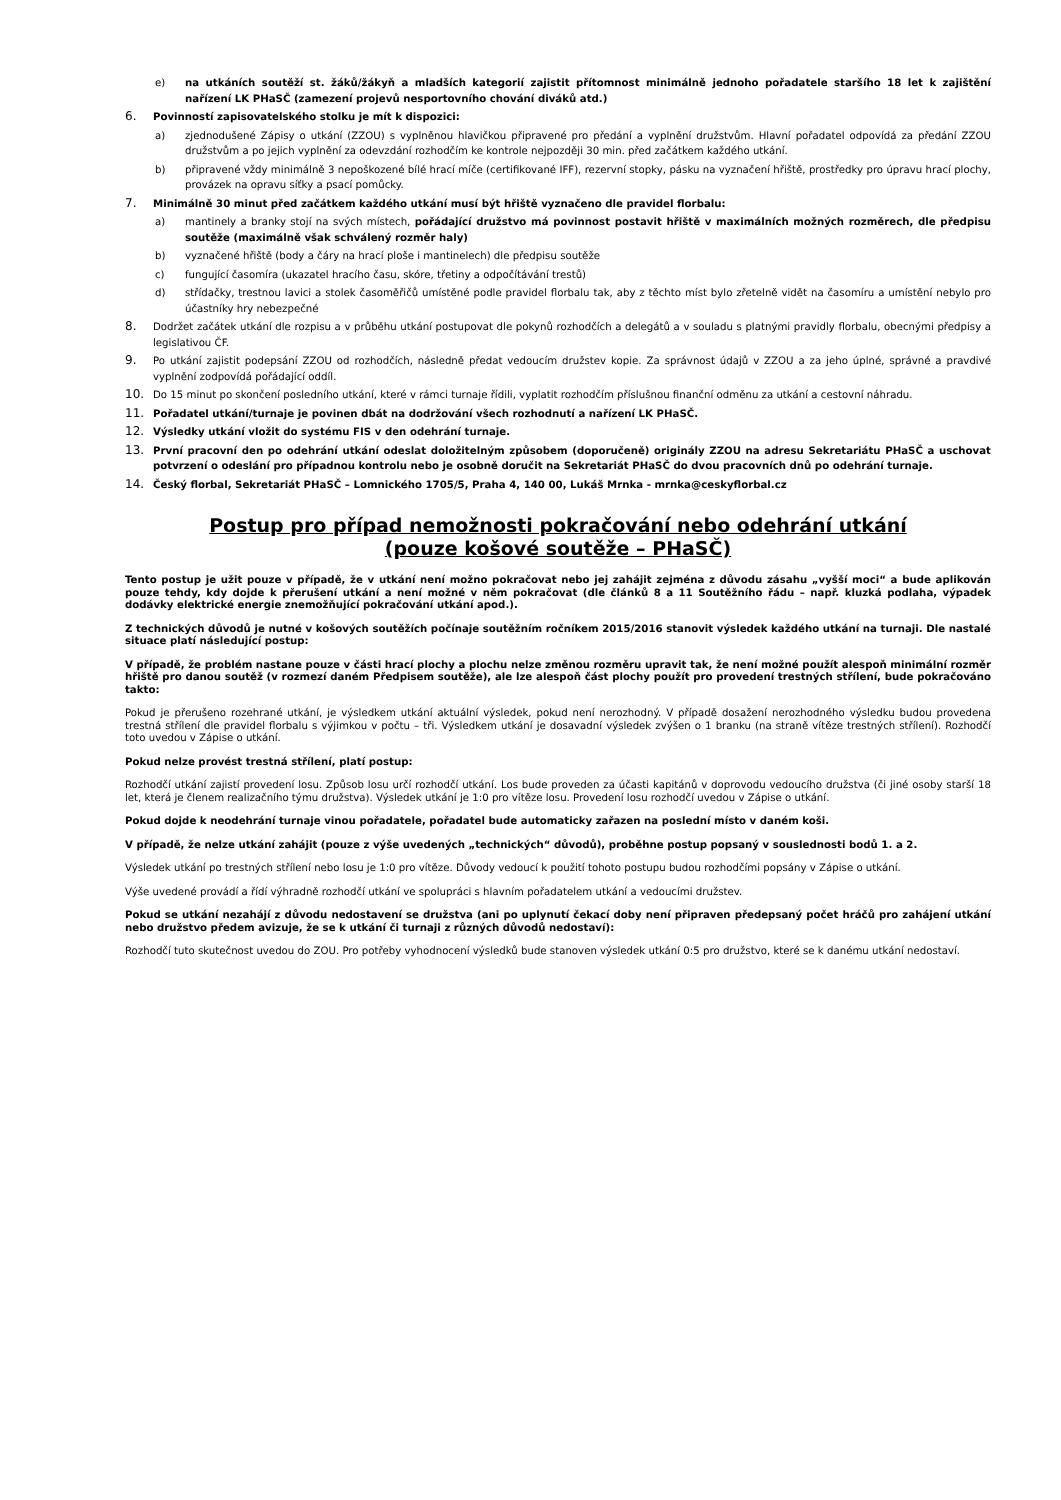e) na utkáních soutěží st. žáků/žákyň a mladších kategorií zajistit přítomnost minimálně jednoho pořadatele staršího 18 let k zajištění nařízení LK PHaSČ (zamezení projevů nesportovního chování diváků atd.)
6.
Povinností zapisovatelského stolku je mít k dispozici:
a) zjednodušené Zápisy o utkání (ZZOU) s vyplněnou hlavičkou připravené pro předání a vyplnění družstvům. Hlavní pořadatel odpovídá za předání ZZOU družstvům a po jejich vyplnění za odevzdání rozhodčím ke kontrole nejpozději 30 min. před začátkem každého utkání.
b) připravené vždy minimálně 3 nepoškozené bílé hrací míče (certifikované IFF), rezervní stopky, pásku na vyznačení hřiště, prostředky pro úpravu hrací plochy, provázek na opravu síťky a psací pomůcky.
7.
Minimálně 30 minut před začátkem každého utkání musí být hřiště vyznačeno dle pravidel florbalu:
a) mantinely a branky stojí na svých místech, pořádající družstvo má povinnost postavit hřiště v maximálních možných rozměrech, dle předpisu soutěže (maximálně však schválený rozměr haly)
b) vyznačené hřiště (body a čáry na hrací ploše i mantinelech) dle předpisu soutěže
c) fungující časomíra (ukazatel hracího času, skóre, třetiny a odpočítávání trestů)
d) střídačky, trestnou lavici a stolek časoměřičů umístěné podle pravidel florbalu tak, aby z těchto míst bylo zřetelně vidět na časomíru a umístění nebylo pro účastníky hry nebezpečné
8.
Dodržet začátek utkání dle rozpisu a v průběhu utkání postupovat dle pokynů rozhodčích a delegátů a v souladu s platnými pravidly florbalu, obecnými předpisy a legislativou ČF.
9.
Po utkání zajistit podepsání ZZOU od rozhodčích, následně předat vedoucím družstev kopie. Za správnost údajů v ZZOU a za jeho úplné, správné a pravdivé vyplnění zodpovídá pořádající oddíl.
10.
Do 15 minut po skončení posledního utkání, které v rámci turnaje řídili, vyplatit rozhodčím příslušnou finanční odměnu za utkání a cestovní náhradu.
11.
Pořadatel utkání/turnaje je povinen dbát na dodržování všech rozhodnutí a nařízení LK PHaSČ.
12.
Výsledky utkání vložit do systému FIS v den odehrání turnaje.
13.
První pracovní den po odehrání utkání odeslat doložitelným způsobem (doporučeně) originály ZZOU na adresu Sekretariátu PHaSČ a uschovat potvrzení o odeslání pro případnou kontrolu nebo je osobně doručit na Sekretariát PHaSČ do dvou pracovních dnů po odehrání turnaje.
14.
Český florbal, Sekretariát PHaSČ – Lomnického 1705/5, Praha 4, 140 00, Lukáš Mrnka - mrnka@ceskyflorbal.cz
Postup pro případ nemožnosti pokračování nebo odehrání utkání
(pouze košové soutěže – PHaSČ)
Tento postup je užit pouze v případě, že v utkání není možno pokračovat nebo jej zahájit zejména z důvodu zásahu „vyšší moci“ a bude aplikován pouze tehdy, kdy dojde k přerušení utkání a není možné v něm pokračovat (dle článků 8 a 11 Soutěžního řádu – např. kluzká podlaha, výpadek dodávky elektrické energie znemožňující pokračování utkání apod.).
Z technických důvodů je nutné v košových soutěžích počínaje soutěžním ročníkem 2015/2016 stanovit výsledek každého utkání na turnaji. Dle nastalé situace platí následující postup:
V případě, že problém nastane pouze v části hrací plochy a plochu nelze změnou rozměru upravit tak, že není možné použít alespoň minimální rozměr hřiště pro danou soutěž (v rozmezí daném Předpisem soutěže), ale lze alespoň část plochy použít pro provedení trestných střílení, bude pokračováno takto:
Pokud je přerušeno rozehrané utkání, je výsledkem utkání aktuální výsledek, pokud není nerozhodný. V případě dosažení nerozhodného výsledku budou provedena trestná střílení dle pravidel florbalu s výjimkou v počtu – tři. Výsledkem utkání je dosavadní výsledek zvýšen o 1 branku (na straně vítěze trestných střílení). Rozhodčí toto uvedou v Zápise o utkání.
Pokud nelze provést trestná střílení, platí postup:
Rozhodčí utkání zajistí provedení losu. Způsob losu určí rozhodčí utkání. Los bude proveden za účasti kapitánů v doprovodu vedoucího družstva (či jiné osoby starší 18 let, která je členem realizačního týmu družstva). Výsledek utkání je 1:0 pro vítěze losu. Provedení losu rozhodčí uvedou v Zápise o utkání.
Pokud dojde k neodehrání turnaje vinou pořadatele, pořadatel bude automaticky zařazen na poslední místo v daném koši.
V případě, že nelze utkání zahájit (pouze z výše uvedených „technických“ důvodů), proběhne postup popsaný v souslednosti bodů 1. a 2.
Výsledek utkání po trestných střílení nebo losu je 1:0 pro vítěze. Důvody vedoucí k použití tohoto postupu budou rozhodčími popsány v Zápise o utkání.
Výše uvedené provádí a řídí výhradně rozhodčí utkání ve spolupráci s hlavním pořadatelem utkání a vedoucími družstev.
Pokud se utkání nezahájí z důvodu nedostavení se družstva (ani po uplynutí čekací doby není připraven předepsaný počet hráčů pro zahájení utkání nebo družstvo předem avizuje, že se k utkání či turnaji z různých důvodů nedostaví):
Rozhodčí tuto skutečnost uvedou do ZOU. Pro potřeby vyhodnocení výsledků bude stanoven výsledek utkání 0:5 pro družstvo, které se k danému utkání nedostaví.